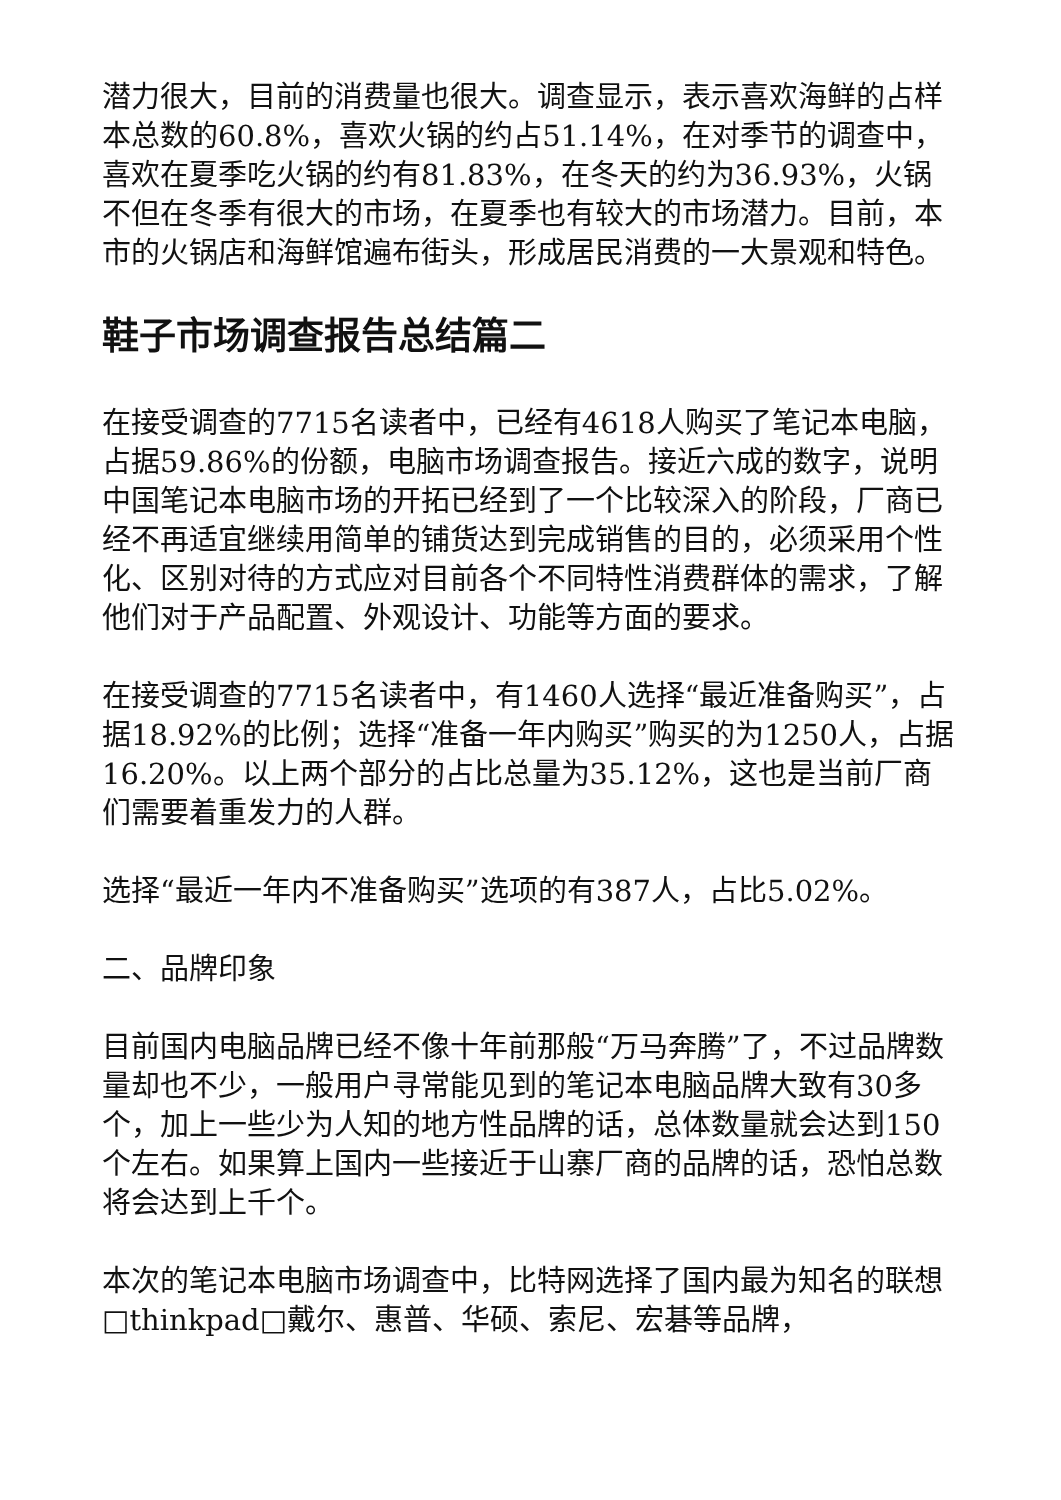潜力很大，目前的消费量也很大。调查显示，表示喜欢海鲜的占样本总数的60.8%，喜欢火锅的约占51.14%，在对季节的调查中，喜欢在夏季吃火锅的约有81.83%，在冬天的约为36.93%，火锅不但在冬季有很大的市场，在夏季也有较大的市场潜力。目前，本市的火锅店和海鲜馆遍布街头，形成居民消费的一大景观和特色。
鞋子市场调查报告总结篇二
在接受调查的7715名读者中，已经有4618人购买了笔记本电脑，占据59.86%的份额，电脑市场调查报告。接近六成的数字，说明中国笔记本电脑市场的开拓已经到了一个比较深入的阶段，厂商已经不再适宜继续用简单的铺货达到完成销售的目的，必须采用个性化、区别对待的方式应对目前各个不同特性消费群体的需求，了解他们对于产品配置、外观设计、功能等方面的要求。
在接受调查的7715名读者中，有1460人选择“最近准备购买”，占据18.92%的比例；选择“准备一年内购买”购买的为1250人，占据16.20%。以上两个部分的占比总量为35.12%，这也是当前厂商们需要着重发力的人群。
选择“最近一年内不准备购买”选项的有387人，占比5.02%。
二、品牌印象
目前国内电脑品牌已经不像十年前那般“万马奔腾”了，不过品牌数量却也不少，一般用户寻常能见到的笔记本电脑品牌大致有30多个，加上一些少为人知的地方性品牌的话，总体数量就会达到150个左右。如果算上国内一些接近于山寨厂商的品牌的话，恐怕总数将会达到上千个。
本次的笔记本电脑市场调查中，比特网选择了国内最为知名的联想□thinkpad□戴尔、惠普、华硕、索尼、宏碁等品牌，